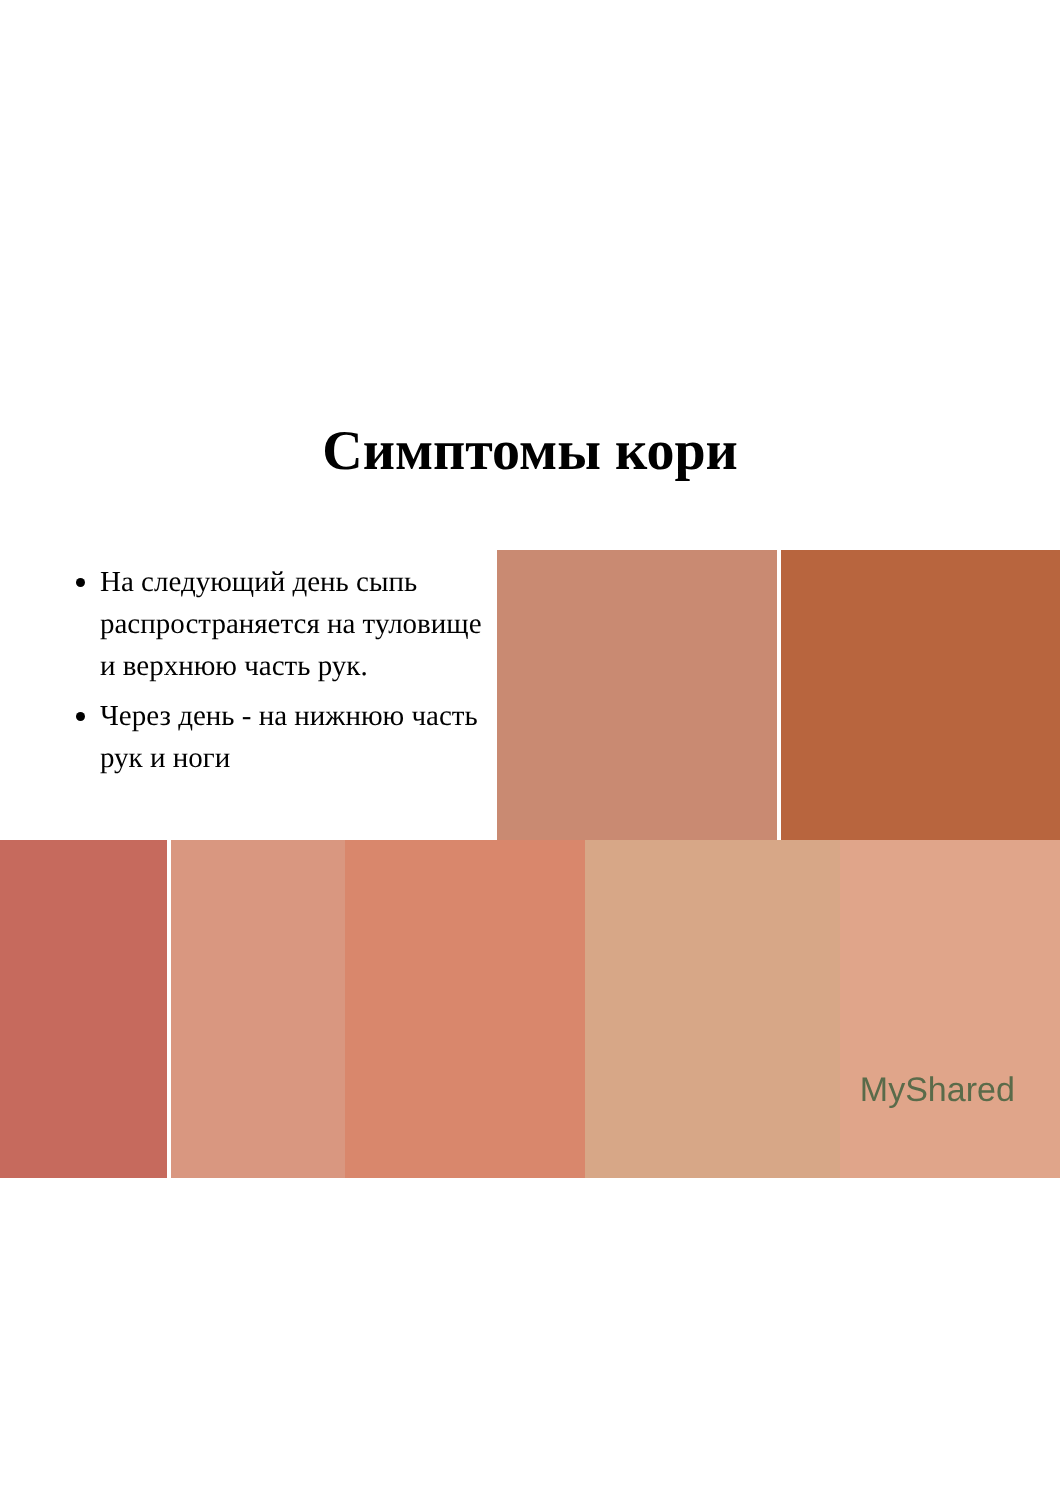Симптомы кори
На следующий день сыпь распространяется на туловище и верхнюю часть рук.
Через день - на нижнюю часть рук и ноги
MyShared